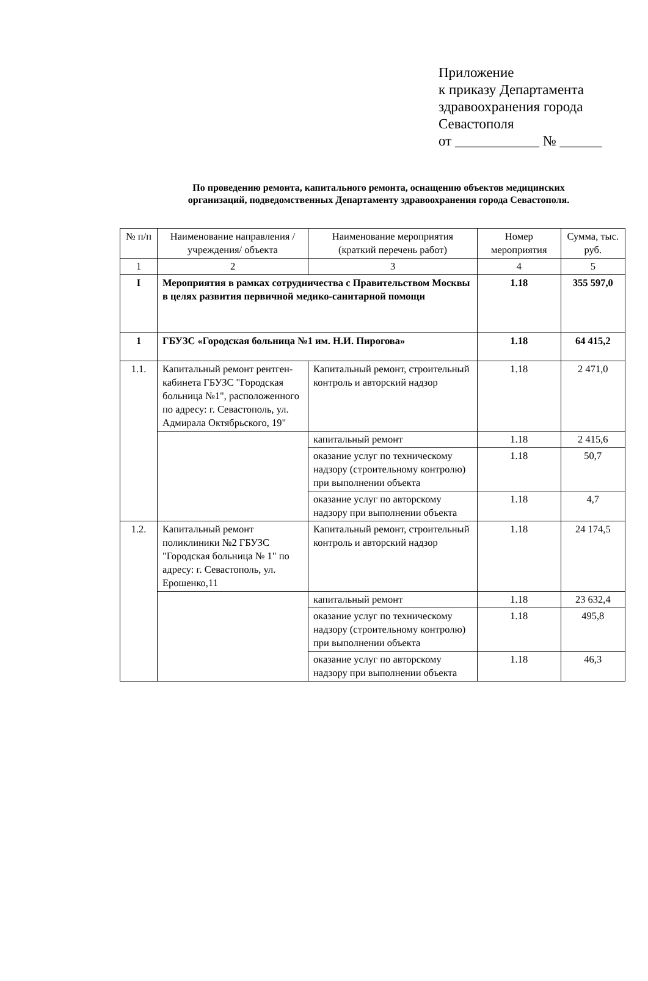Приложение
к приказу Департамента
здравоохранения города
Севастополя
от ____________ № ______
По проведению ремонта, капитального ремонта, оснащению объектов медицинских организаций, подведомственных Департаменту здравоохранения города Севастополя.
| № п/п | Наименование направления /учреждения/ объекта | Наименование мероприятия (краткий перечень работ) | Номер мероприятия | Сумма, тыс. руб. |
| --- | --- | --- | --- | --- |
| 1 | 2 | 3 | 4 | 5 |
| I | Мероприятия в рамках сотрудничества с Правительством Москвы в целях развития первичной медико-санитарной помощи | | 1.18 | 355 597,0 |
| 1 | ГБУЗС «Городская больница №1 им. Н.И. Пирогова» | | 1.18 | 64 415,2 |
| 1.1. | Капитальный ремонт рентген-кабинета ГБУЗС "Городская больница №1", расположенного по адресу: г. Севастополь, ул. Адмирала Октябрьского, 19" | Капитальный ремонт, строительный контроль и авторский надзор | 1.18 | 2 471,0 |
| | | капитальный ремонт | 1.18 | 2 415,6 |
| | | оказание услуг по техническому надзору (строительному контролю) при выполнении объекта | 1.18 | 50,7 |
| | | оказание услуг по авторскому надзору при выполнении объекта | 1.18 | 4,7 |
| 1.2. | Капитальный ремонт поликлиники №2 ГБУЗС "Городская больница № 1" по адресу: г. Севастополь, ул. Ерошенко,11 | Капитальный ремонт, строительный контроль и авторский надзор | 1.18 | 24 174,5 |
| | | капитальный ремонт | 1.18 | 23 632,4 |
| | | оказание услуг по техническому надзору (строительному контролю) при выполнении объекта | 1.18 | 495,8 |
| | | оказание услуг по авторскому надзору при выполнении объекта | 1.18 | 46,3 |